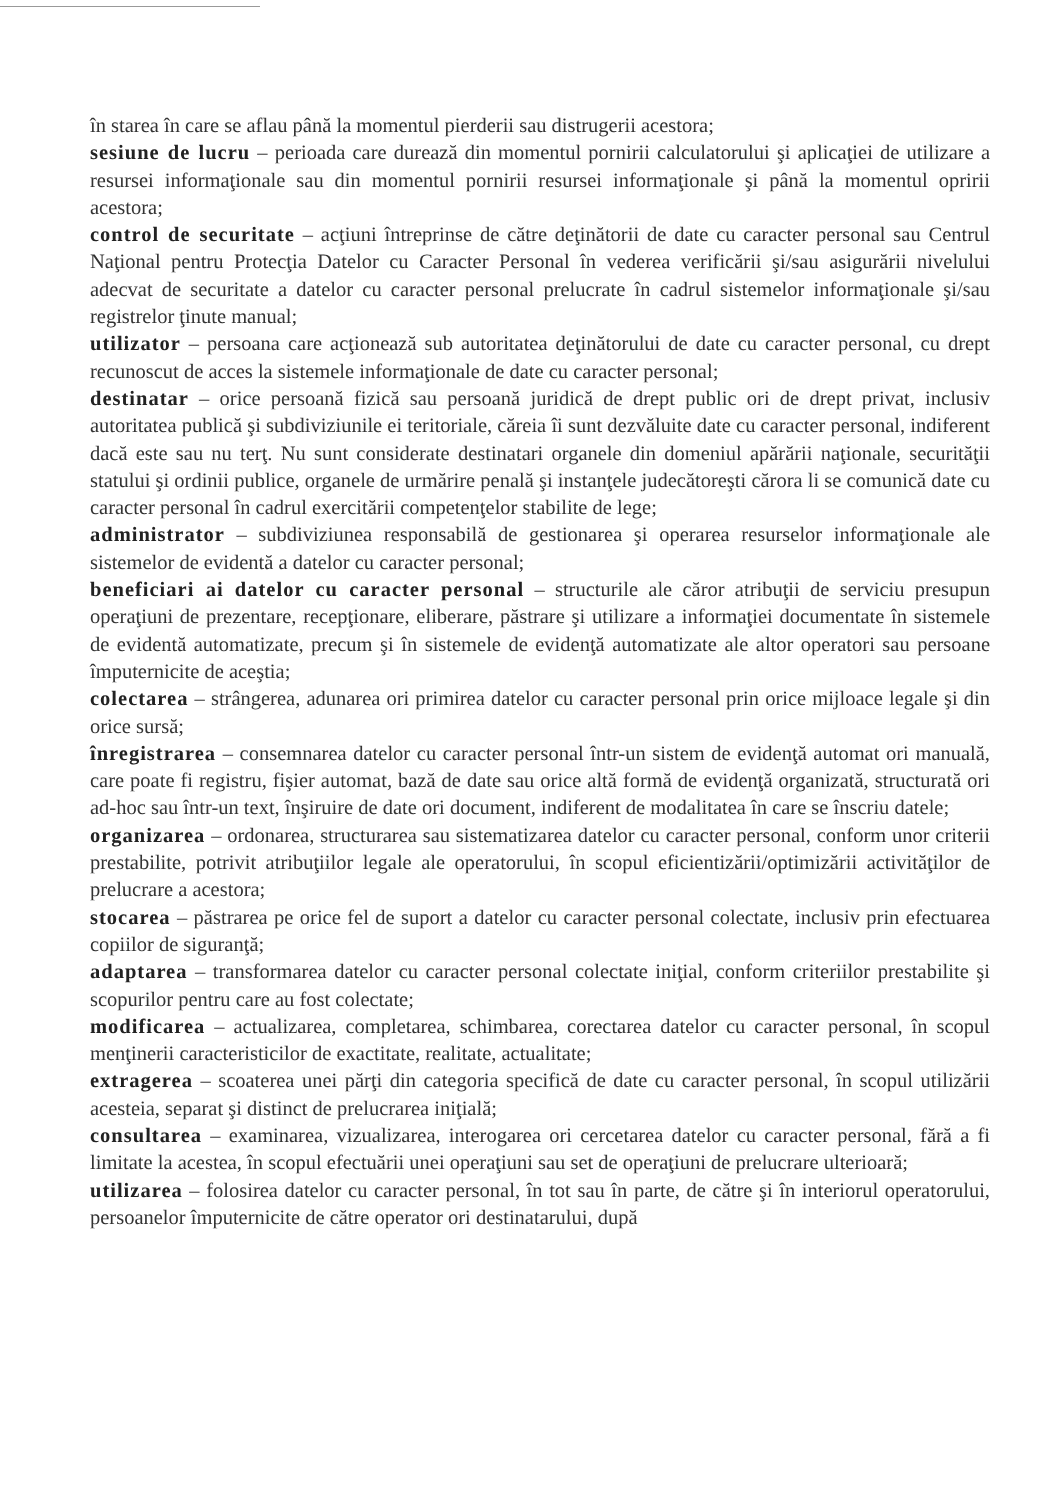în starea în care se aflau până la momentul pierderii sau distrugerii acestora;
sesiune de lucru – perioada care durează din momentul pornirii calculatorului şi aplicaţiei de utilizare a resursei informaţionale sau din momentul pornirii resursei informaţionale şi până la momentul opririi acestora;
control de securitate – acţiuni întreprinse de către deţinătorii de date cu caracter personal sau Centrul Naţional pentru Protecţia Datelor cu Caracter Personal în vederea verificării şi/sau asigurării nivelului adecvat de securitate a datelor cu caracter personal prelucrate în cadrul sistemelor informaţionale şi/sau registrelor ţinute manual;
utilizator – persoana care acţionează sub autoritatea deţinătorului de date cu caracter personal, cu drept recunoscut de acces la sistemele informaţionale de date cu caracter personal;
destinatar – orice persoană fizică sau persoană juridică de drept public ori de drept privat, inclusiv autoritatea publică şi subdiviziunile ei teritoriale, căreia îi sunt dezvăluite date cu caracter personal, indiferent dacă este sau nu terţ. Nu sunt considerate destinatari organele din domeniul apărării naţionale, securităţii statului şi ordinii publice, organele de urmărire penală şi instanţele judecătoreşti cărora li se comunică date cu caracter personal în cadrul exercitării competenţelor stabilite de lege;
administrator – subdiviziunea responsabilă de gestionarea şi operarea resurselor informaţionale ale sistemelor de evidentă a datelor cu caracter personal;
beneficiari ai datelor cu caracter personal – structurile ale căror atribuţii de serviciu presupun operaţiuni de prezentare, recepţionare, eliberare, păstrare şi utilizare a informaţiei documentate în sistemele de evidentă automatizate, precum şi în sistemele de evidenţă automatizate ale altor operatori sau persoane împuternicite de aceştia;
colectarea – strângerea, adunarea ori primirea datelor cu caracter personal prin orice mijloace legale şi din orice sursă;
înregistrarea – consemnarea datelor cu caracter personal într-un sistem de evidenţă automat ori manuală, care poate fi registru, fişier automat, bază de date sau orice altă formă de evidenţă organizată, structurată ori ad-hoc sau într-un text, înşiruire de date ori document, indiferent de modalitatea în care se înscriu datele;
organizarea – ordonarea, structurarea sau sistematizarea datelor cu caracter personal, conform unor criterii prestabilite, potrivit atribuţiilor legale ale operatorului, în scopul eficientizării/optimizării activităţilor de prelucrare a acestora;
stocarea – păstrarea pe orice fel de suport a datelor cu caracter personal colectate, inclusiv prin efectuarea copiilor de siguranţă;
adaptarea – transformarea datelor cu caracter personal colectate iniţial, conform criteriilor prestabilite şi scopurilor pentru care au fost colectate;
modificarea – actualizarea, completarea, schimbarea, corectarea datelor cu caracter personal, în scopul menţinerii caracteristicilor de exactitate, realitate, actualitate;
extragerea – scoaterea unei părţi din categoria specifică de date cu caracter personal, în scopul utilizării acesteia, separat şi distinct de prelucrarea iniţială;
consultarea – examinarea, vizualizarea, interogarea ori cercetarea datelor cu caracter personal, fără a fi limitate la acestea, în scopul efectuării unei operaţiuni sau set de operaţiuni de prelucrare ulterioară;
utilizarea – folosirea datelor cu caracter personal, în tot sau în parte, de către şi în interiorul operatorului, persoanelor împuternicite de către operator ori destinatarului, după